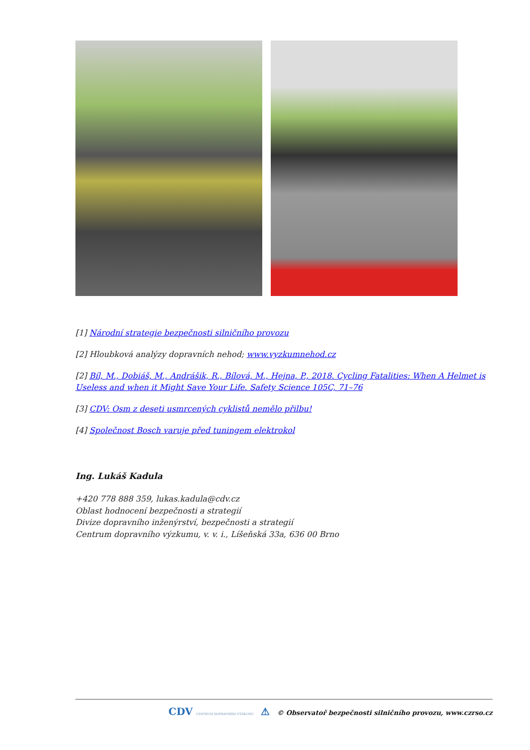[1] Národní strategie bezpečnosti silničního provozu
[2] Hloubková analýzy dopravních nehod; www.vyzkumnehod.cz
[2] Bíl, M., Dobiáš, M., Andrášik, R., Bílová, M., Hejna, P., 2018. Cycling Fatalities: When A Helmet is Useless and when it Might Save Your Life. Safety Science 105C, 71–76
[3] CDV: Osm z deseti usmrcených cyklistů nemělo přilbu!
[4] Společnost Bosch varuje před tuningem elektrokol
Ing. Lukáš Kadula
+420 778 888 359, lukas.kadula@cdv.cz
Oblast hodnocení bezpečnosti a strategií
Divize dopravního inženýrství, bezpečnosti a strategií
Centrum dopravního výzkumu, v. v. i., Líšeňská 33a, 636 00 Brno
CDV CENTRUM DOPRAVNÍHO VÝZKUMU ⚠ © Observatoř bezpečnosti silničního provozu, www.czrso.cz